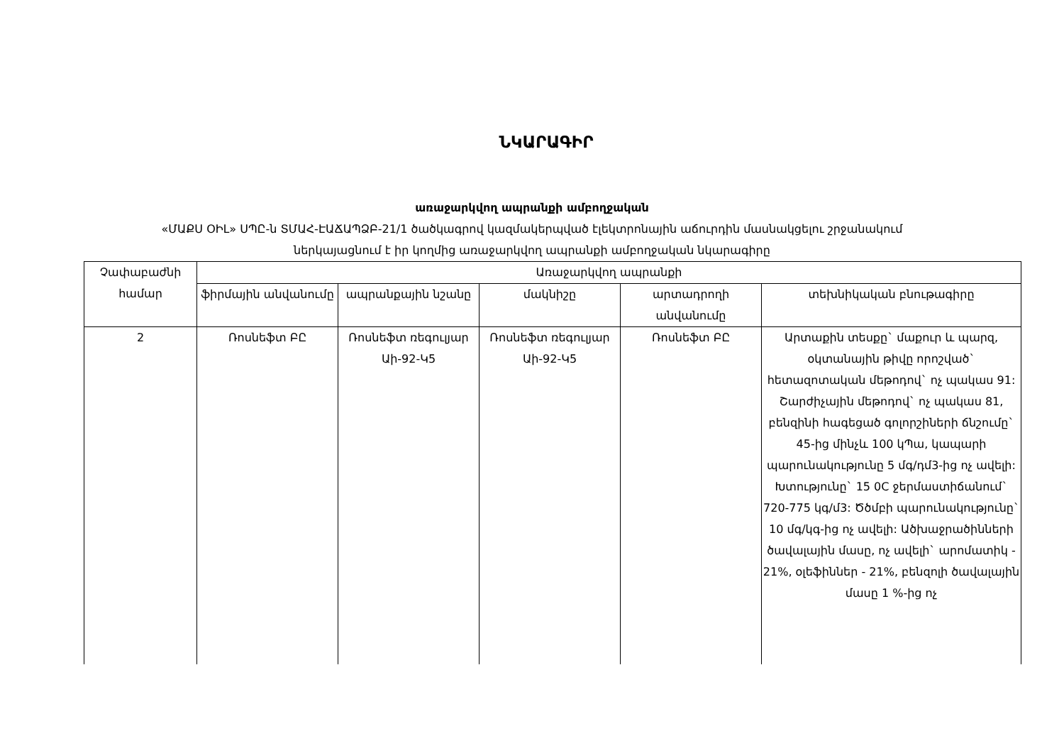ՆԿԱՐԱԳԻՐ
առաջարկվող ապրանքի ամբողջական
«ՄԱՔՍ ՕԻԼ» ՍՊԸ-ն ՏՄԱՀ-ԷԱՃԱՊՁԲ-21/1 ծածկագրով կազմակերպված էլեկտրոնային աճուրդին մասնակցելու շրջանակում
ներկայացնում է իր կողմից առաջարկվող ապրանքի ամբողջական նկարագիրը
| Չափաբաժնի համար | Առաջարկվող ապրանքի | | | | |
| --- | --- | --- | --- | --- | --- |
| | ֆիրմային անվանումը | ապրանքային նշանը | մակնիշը | արտադրողի անվանումը | տեխնիկական բնութագիրը |
| 2 | Ռոսնեֆտ ԲԸ | Ռոսնեֆտ ռեգուլյար Աի-92-Կ5 | Ռոսնեֆտ ռեգուլյար Աի-92-Կ5 | Ռոսնեֆտ ԲԸ | Արտաքին տեսքը` մաքուր և պարզ, օկտանային թիվը որոշված` հետազոտական մեթոդով` ոչ պակաս 91: Շարժիչային մեթոդով` ոչ պակաս 81, բենզինի հագեցած գոլորշիների ճնշումը` 45-ից մինչև 100 կՊա, կապարի պարունակությունը 5 մգ/դմ3-ից ոչ ավելի: Խտությունը` 15 0C ջերմաստիճանում` 720-775 կգ/մ3: Ծծմբի պարունակությունը` 10 մգ/կգ-ից ոչ ավելի: Ածխաջրածինների ծավալային մասը, ոչ ավելի` արոմատիկ - 21%, օլեֆիններ - 21%, բենզոլի ծավալային մասը 1 %-ից ոչ |